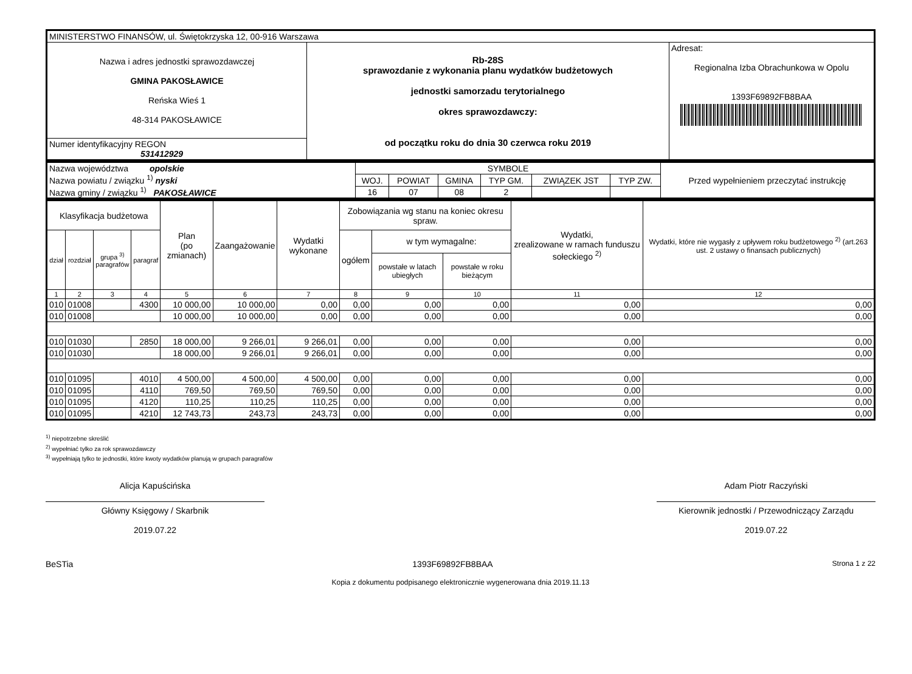| MINISTERSTWO FINANSÓW, ul. Świętokrzyska 12, 00-916 Warszawa | | |
| Nazwa i adres jednostki sprawozdawczej GMINA PAKOSŁAWICE Reńska Wieś 1 48-314 PAKOSŁAWICE | Rb-28S sprawozdanie z wykonania planu wydatków budżetowych jednostki samorzadu terytorialnego okres sprawozdawczy: od początku roku do dnia 30 czerwca roku 2019 | Adresat: Regionalna Izba Obrachunkowa w Opolu 1393F69892FB8BAA |
| Numer identyfikacyjny REGON 531412929 | | |
| Nazwa województwa opolskie Nazwa powiatu / związku <sup>1)</sup> nyski Nazwa gminy / związku <sup>1)</sup> PAKOSŁAWICE | SYMBOLE | | | | | | Przed wypełnieniem przeczytać instrukcję |
| | WOJ. | POWIAT | GMINA | TYP GM. | ZWIĄZEK JST | TYP ZW. | |
| | 16 | 07 | 08 | 2 | | | |
| Klasyfikacja budżetowa | | | | Plan (po zmianach) | Zaangażowanie | Wydatki wykonane | Zobowiązania wg stanu na koniec okresu spraw. | | | Wydatki, zrealizowane w ramach funduszu sołeckiego <sup>2)</sup> | Wydatki, które nie wygasły z upływem roku budżetowego <sup>2)</sup> (art.263 ust. 2 ustawy o finansach publicznych) |
| --- | --- | --- | --- | --- | --- | --- | --- | --- | --- | --- | --- |
| dział | rozdział | grupa <sup>3)</sup> paragrafów | paragraf | | | | ogółem | w tym wymagalne: | | | |
| | | | | | | | | powstałe w latach ubiegłych | powstałe w roku bieżącym | | |
| 1 | 2 | 3 | 4 | 5 | 6 | 7 | 8 | 9 | 10 | 11 | 12 |
| 010 | 01008 | | 4300 | 10 000,00 | 10 000,00 | 0,00 | 0,00 | 0,00 | 0,00 | 0,00 | 0,00 |
| 010 | 01008 | | | 10 000,00 | 10 000,00 | 0,00 | 0,00 | 0,00 | 0,00 | 0,00 | 0,00 |
| 010 | 01030 | | 2850 | 18 000,00 | 9 266,01 | 9 266,01 | 0,00 | 0,00 | 0,00 | 0,00 | 0,00 |
| 010 | 01030 | | | 18 000,00 | 9 266,01 | 9 266,01 | 0,00 | 0,00 | 0,00 | 0,00 | 0,00 |
| 010 | 01095 | | 4010 | 4 500,00 | 4 500,00 | 4 500,00 | 0,00 | 0,00 | 0,00 | 0,00 | 0,00 |
| 010 | 01095 | | 4110 | 769,50 | 769,50 | 769,50 | 0,00 | 0,00 | 0,00 | 0,00 | 0,00 |
| 010 | 01095 | | 4120 | 110,25 | 110,25 | 110,25 | 0,00 | 0,00 | 0,00 | 0,00 | 0,00 |
| 010 | 01095 | | 4210 | 12 743,73 | 243,73 | 243,73 | 0,00 | 0,00 | 0,00 | 0,00 | 0,00 |
<sup>1)</sup> niepotrzebne skreślić
<sup>2)</sup> wypełniać tylko za rok sprawozdawczy
<sup>3)</sup> wypełniają tylko te jednostki, które kwoty wydatków planują w grupach paragrafów
Alicja Kapuścińska
Główny Księgowy / Skarbnik
2019.07.22
Adam Piotr Raczyński
Kierownik jednostki / Przewodniczący Zarządu
2019.07.22
BeSTia 1393F69892FB8BAA Strona 1 z 22
Kopia z dokumentu podpisanego elektronicznie wygenerowana dnia 2019.11.13